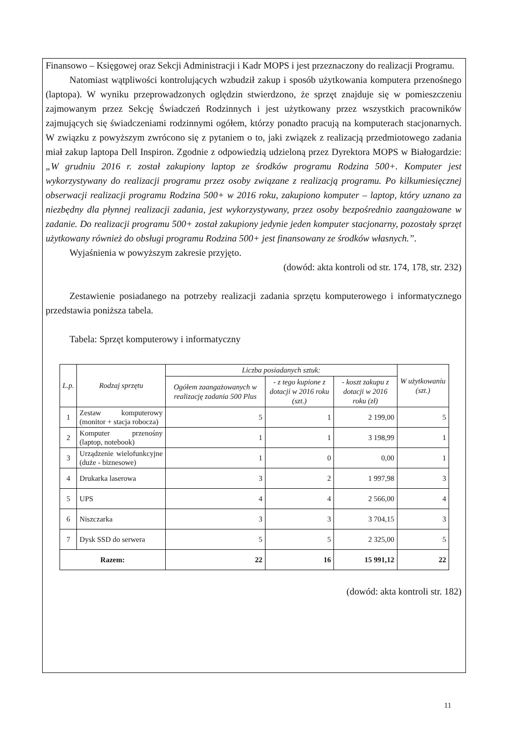Finansowo – Księgowej oraz Sekcji Administracji i Kadr MOPS i jest przeznaczony do realizacji Programu.
Natomiast wątpliwości kontrolujących wzbudził zakup i sposób użytkowania komputera przenośnego (laptopa). W wyniku przeprowadzonych oględzin stwierdzono, że sprzęt znajduje się w pomieszczeniu zajmowanym przez Sekcję Świadczeń Rodzinnych i jest użytkowany przez wszystkich pracowników zajmujących się świadczeniami rodzinnymi ogółem, którzy ponadto pracują na komputerach stacjonarnych. W związku z powyższym zwrócono się z pytaniem o to, jaki związek z realizacją przedmiotowego zadania miał zakup laptopa Dell Inspiron. Zgodnie z odpowiedzią udzieloną przez Dyrektora MOPS w Białogardzie: „W grudniu 2016 r. został zakupiony laptop ze środków programu Rodzina 500+. Komputer jest wykorzystywany do realizacji programu przez osoby związane z realizacją programu. Po kilkumiesięcznej obserwacji realizacji programu Rodzina 500+ w 2016 roku, zakupiono komputer – laptop, który uznano za niezbędny dla płynnej realizacji zadania, jest wykorzystywany, przez osoby bezpośrednio zaangażowane w zadanie. Do realizacji programu 500+ został zakupiony jedynie jeden komputer stacjonarny, pozostały sprzęt użytkowany również do obsługi programu Rodzina 500+ jest finansowany ze środków własnych.”.
Wyjaśnienia w powyższym zakresie przyjęto.
(dowód: akta kontroli od str. 174, 178, str. 232)
Zestawienie posiadanego na potrzeby realizacji zadania sprzętu komputerowego i informatycznego przedstawia poniższa tabela.
Tabela: Sprzęt komputerowy i informatyczny
| L.p. | Rodzaj sprzętu | Liczba posiadanych sztuk: | | | W użytkowaniu (szt.) |
| --- | --- | --- | --- | --- | --- |
| | | Ogółem zaangażowanych w realizację zadania 500 Plus | - z tego kupione z dotacji w 2016 roku (szt.) | - koszt zakupu z dotacji w 2016 roku (zł) | |
| 1 | Zestaw komputerowy (monitor + stacja robocza) | 5 | 1 | 2 199,00 | 5 |
| 2 | Komputer przenośny (laptop, notebook) | 1 | 1 | 3 198,99 | 1 |
| 3 | Urządzenie wielofunkcyjne (duże - biznesowe) | 1 | 0 | 0,00 | 1 |
| 4 | Drukarka laserowa | 3 | 2 | 1 997,98 | 3 |
| 5 | UPS | 4 | 4 | 2 566,00 | 4 |
| 6 | Niszczarka | 3 | 3 | 3 704,15 | 3 |
| 7 | Dysk SSD do serwera | 5 | 5 | 2 325,00 | 5 |
| Razem: | | 22 | 16 | 15 991,12 | 22 |
(dowód: akta kontroli str. 182)
11